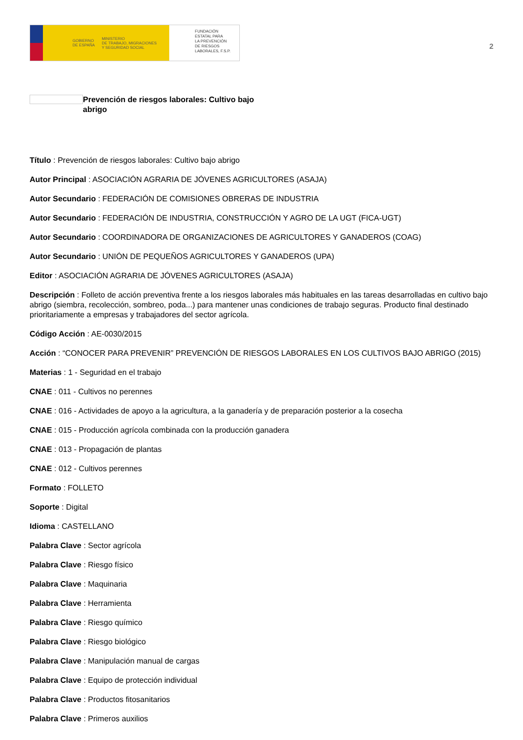GOBIERNO
DE ESPAÑA MINISTERIO
DE TRABAJO, MIGRACIONES
Y SEGURIDAD SOCIAL
FUNDACIÓN
ESTATAL PARA
LA PREVENCIÓN
DE RIESGOS
LABORALES, F.S.P.
2
Prevención de riesgos laborales: Cultivo bajo abrigo
Título : Prevención de riesgos laborales: Cultivo bajo abrigo
Autor Principal : ASOCIACIÓN AGRARIA DE JÓVENES AGRICULTORES (ASAJA)
Autor Secundario : FEDERACIÓN DE COMISIONES OBRERAS DE INDUSTRIA
Autor Secundario : FEDERACIÓN DE INDUSTRIA, CONSTRUCCIÓN Y AGRO DE LA UGT (FICA-UGT)
Autor Secundario : COORDINADORA DE ORGANIZACIONES DE AGRICULTORES Y GANADEROS (COAG)
Autor Secundario : UNIÓN DE PEQUEÑOS AGRICULTORES Y GANADEROS (UPA)
Editor : ASOCIACIÓN AGRARIA DE JÓVENES AGRICULTORES (ASAJA)
Descripción : Folleto de acción preventiva frente a los riesgos laborales más habituales en las tareas desarrolladas en cultivo bajo abrigo (siembra, recolección, sombreo, poda...) para mantener unas condiciones de trabajo seguras. Producto final destinado prioritariamente a empresas y trabajadores del sector agrícola.
Código Acción : AE-0030/2015
Acción : “CONOCER PARA PREVENIR” PREVENCIÓN DE RIESGOS LABORALES EN LOS CULTIVOS BAJO ABRIGO (2015)
Materias : 1 - Seguridad en el trabajo
CNAE : 011 - Cultivos no perennes
CNAE : 016 - Actividades de apoyo a la agricultura, a la ganadería y de preparación posterior a la cosecha
CNAE : 015 - Producción agrícola combinada con la producción ganadera
CNAE : 013 - Propagación de plantas
CNAE : 012 - Cultivos perennes
Formato : FOLLETO
Soporte : Digital
Idioma : CASTELLANO
Palabra Clave : Sector agrícola
Palabra Clave : Riesgo físico
Palabra Clave : Maquinaria
Palabra Clave : Herramienta
Palabra Clave : Riesgo químico
Palabra Clave : Riesgo biológico
Palabra Clave : Manipulación manual de cargas
Palabra Clave : Equipo de protección individual
Palabra Clave : Productos fitosanitarios
Palabra Clave : Primeros auxilios